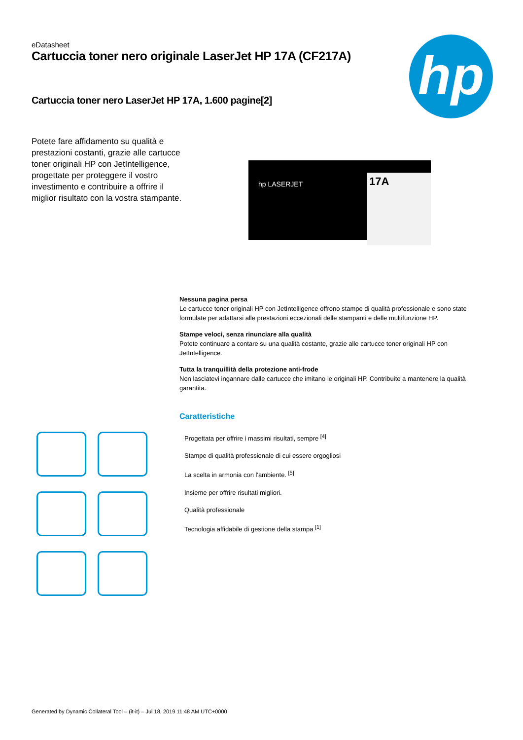hp
eDatasheet
Cartuccia toner nero originale LaserJet HP 17A (CF217A)
Cartuccia toner nero LaserJet HP 17A, 1.600 pagine[2]
Potete fare affidamento su qualità e prestazioni costanti, grazie alle cartucce toner originali HP con JetIntelligence, progettate per proteggere il vostro investimento e contribuire a offrire il miglior risultato con la vostra stampante.
hp LASERJET 17A
Nessuna pagina persa
Le cartucce toner originali HP con JetIntelligence offrono stampe di qualità professionale e sono state formulate per adattarsi alle prestazioni eccezionali delle stampanti e delle multifunzione HP.
Stampe veloci, senza rinunciare alla qualità
Potete continuare a contare su una qualità costante, grazie alle cartucce toner originali HP con JetIntelligence.
Tutta la tranquillità della protezione anti-frode
Non lasciatevi ingannare dalle cartucce che imitano le originali HP. Contribuite a mantenere la qualità garantita.
Caratteristiche
Progettata per offrire i massimi risultati, sempre <sup>[4]</sup>
Stampe di qualità professionale di cui essere orgogliosi
La scelta in armonia con l'ambiente. <sup>[5]</sup>
Insieme per offrire risultati migliori.
Qualità professionale
Tecnologia affidabile di gestione della stampa <sup>[1]</sup>
Generated by Dynamic Collateral Tool – (it-it) – Jul 18, 2019 11:48 AM UTC+0000